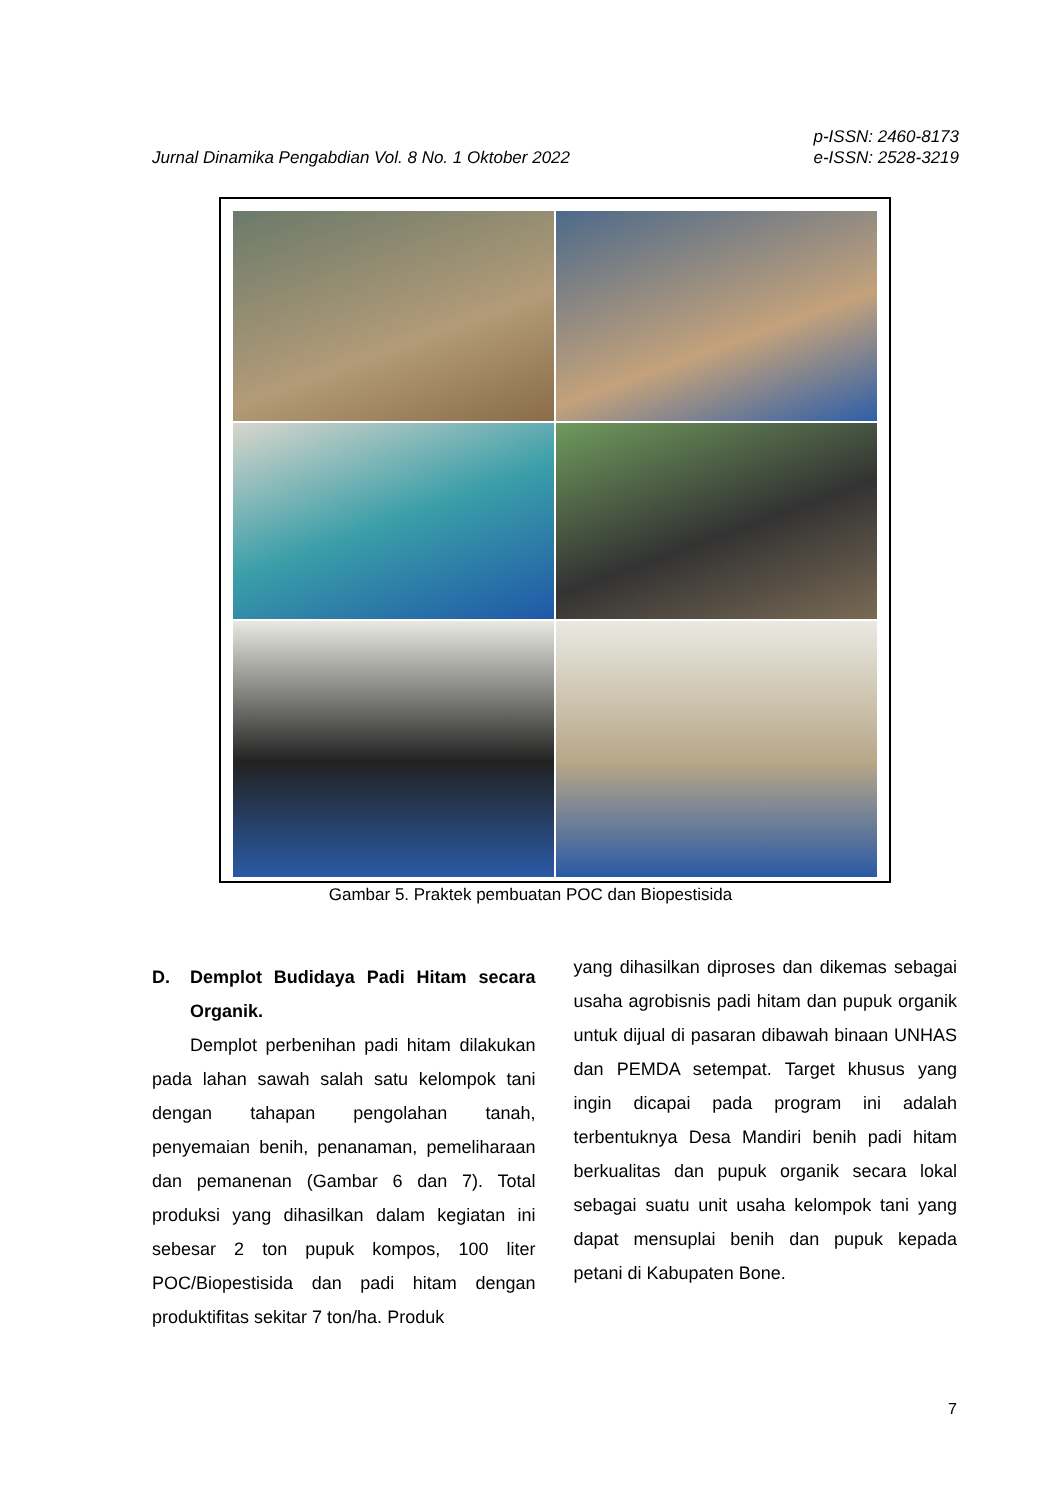Jurnal Dinamika Pengabdian Vol. 8 No. 1 Oktober 2022
p-ISSN: 2460-8173
e-ISSN: 2528-3219
Gambar 5. Praktek pembuatan POC dan Biopestisida
D. Demplot Budidaya Padi Hitam secara Organik.
Demplot perbenihan padi hitam dilakukan pada lahan sawah salah satu kelompok tani dengan tahapan pengolahan tanah, penyemaian benih, penanaman, pemeliharaan dan pemanenan (Gambar 6 dan 7). Total produksi yang dihasilkan dalam kegiatan ini sebesar 2 ton pupuk kompos, 100 liter POC/Biopestisida dan padi hitam dengan produktifitas sekitar 7 ton/ha. Produk
yang dihasilkan diproses dan dikemas sebagai usaha agrobisnis padi hitam dan pupuk organik untuk dijual di pasaran dibawah binaan UNHAS dan PEMDA setempat. Target khusus yang ingin dicapai pada program ini adalah terbentuknya Desa Mandiri benih padi hitam berkualitas dan pupuk organik secara lokal sebagai suatu unit usaha kelompok tani yang dapat mensuplai benih dan pupuk kepada petani di Kabupaten Bone.
7